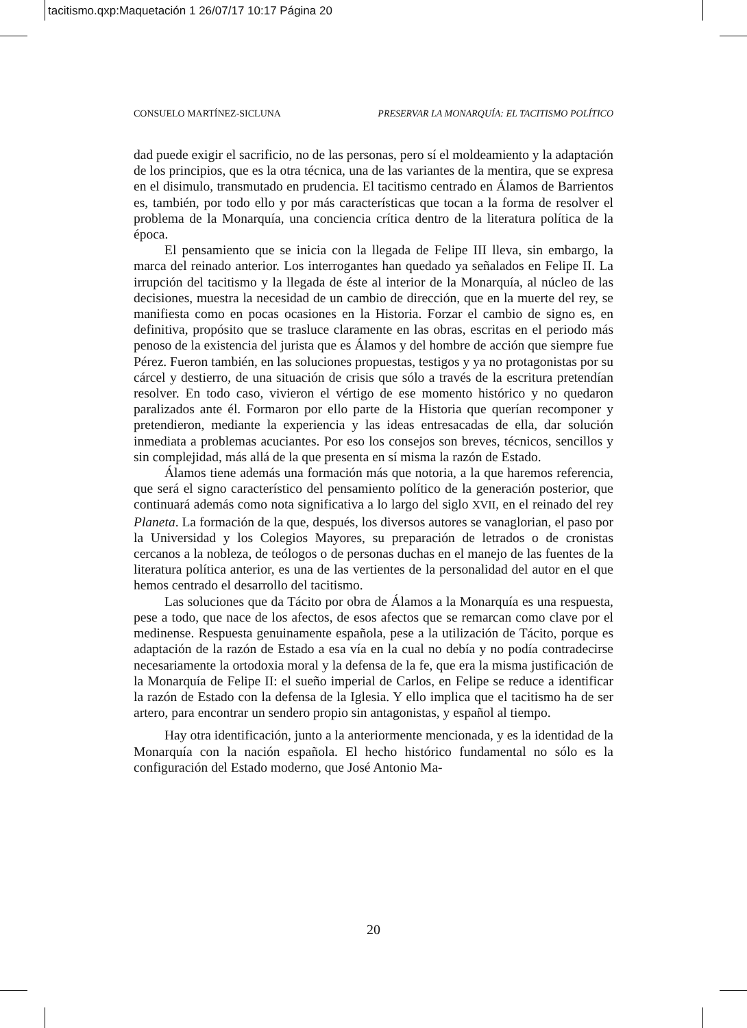tacitismo.qxp:Maquetación 1 26/07/17 10:17 Página 20
CONSUELO MARTÍNEZ-SICLUNA PRESERVAR LA MONARQUÍA: EL TACITISMO POLÍTICO
dad puede exigir el sacrificio, no de las personas, pero sí el moldeamiento y la adaptación de los principios, que es la otra técnica, una de las variantes de la mentira, que se expresa en el disimulo, transmutado en prudencia. El tacitismo centrado en Álamos de Barrientos es, también, por todo ello y por más características que tocan a la forma de resolver el problema de la Monarquía, una conciencia crítica dentro de la literatura política de la época.
El pensamiento que se inicia con la llegada de Felipe III lleva, sin embargo, la marca del reinado anterior. Los interrogantes han quedado ya señalados en Felipe II. La irrupción del tacitismo y la llegada de éste al interior de la Monarquía, al núcleo de las decisiones, muestra la necesidad de un cambio de dirección, que en la muerte del rey, se manifiesta como en pocas ocasiones en la Historia. Forzar el cambio de signo es, en definitiva, propósito que se trasluce claramente en las obras, escritas en el periodo más penoso de la existencia del jurista que es Álamos y del hombre de acción que siempre fue Pérez. Fueron también, en las soluciones propuestas, testigos y ya no protagonistas por su cárcel y destierro, de una situación de crisis que sólo a través de la escritura pretendían resolver. En todo caso, vivieron el vértigo de ese momento histórico y no quedaron paralizados ante él. Formaron por ello parte de la Historia que querían recomponer y pretendieron, mediante la experiencia y las ideas entresacadas de ella, dar solución inmediata a problemas acuciantes. Por eso los consejos son breves, técnicos, sencillos y sin complejidad, más allá de la que presenta en sí misma la razón de Estado.
Álamos tiene además una formación más que notoria, a la que haremos referencia, que será el signo característico del pensamiento político de la generación posterior, que continuará además como nota significativa a lo largo del siglo XVII, en el reinado del rey Planeta. La formación de la que, después, los diversos autores se vanaglorian, el paso por la Universidad y los Colegios Mayores, su preparación de letrados o de cronistas cercanos a la nobleza, de teólogos o de personas duchas en el manejo de las fuentes de la literatura política anterior, es una de las vertientes de la personalidad del autor en el que hemos centrado el desarrollo del tacitismo.
Las soluciones que da Tácito por obra de Álamos a la Monarquía es una respuesta, pese a todo, que nace de los afectos, de esos afectos que se remarcan como clave por el medinense. Respuesta genuinamente española, pese a la utilización de Tácito, porque es adaptación de la razón de Estado a esa vía en la cual no debía y no podía contradecirse necesariamente la ortodoxia moral y la defensa de la fe, que era la misma justificación de la Monarquía de Felipe II: el sueño imperial de Carlos, en Felipe se reduce a identificar la razón de Estado con la defensa de la Iglesia. Y ello implica que el tacitismo ha de ser artero, para encontrar un sendero propio sin antagonistas, y español al tiempo.
Hay otra identificación, junto a la anteriormente mencionada, y es la identidad de la Monarquía con la nación española. El hecho histórico fundamental no sólo es la configuración del Estado moderno, que José Antonio Ma-
20